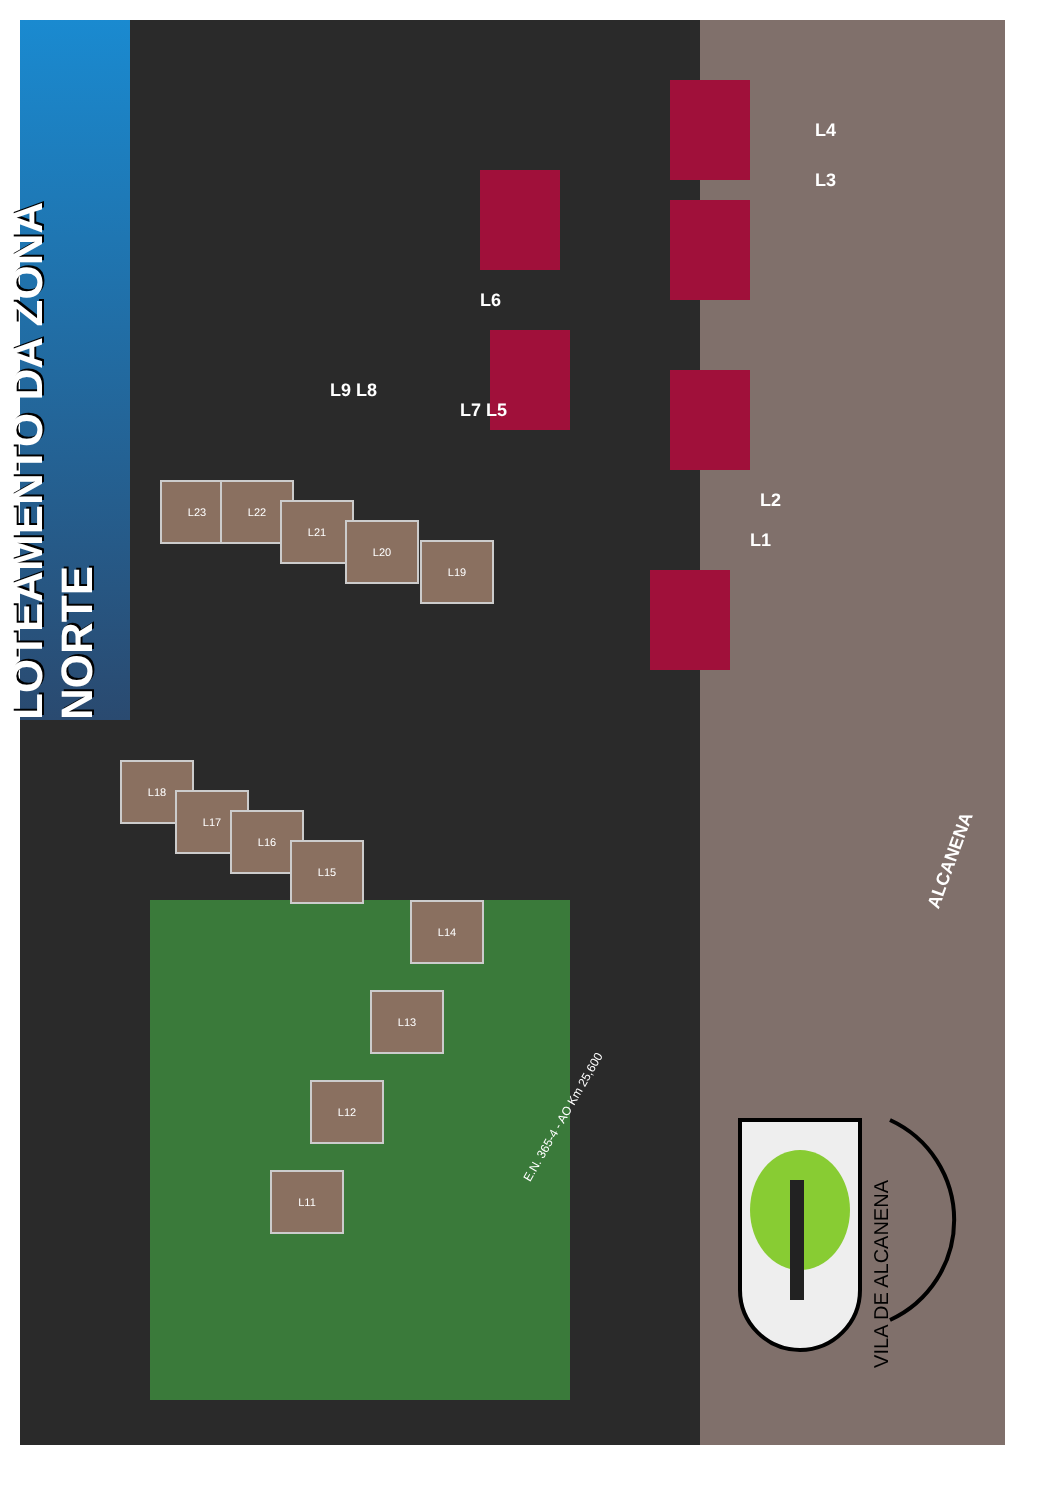LOTEAMENTO DA ZONA NORTE
L23 L22
L21
L20
L19
L18
L17
L16
L15
L14
L13
L12
L11
L4
L3
L2
L1
L6
L7 L5
L9 L8
ALCANENA
E.N. 365-4 - AO Km 25,600
VILA DE ALCANENA